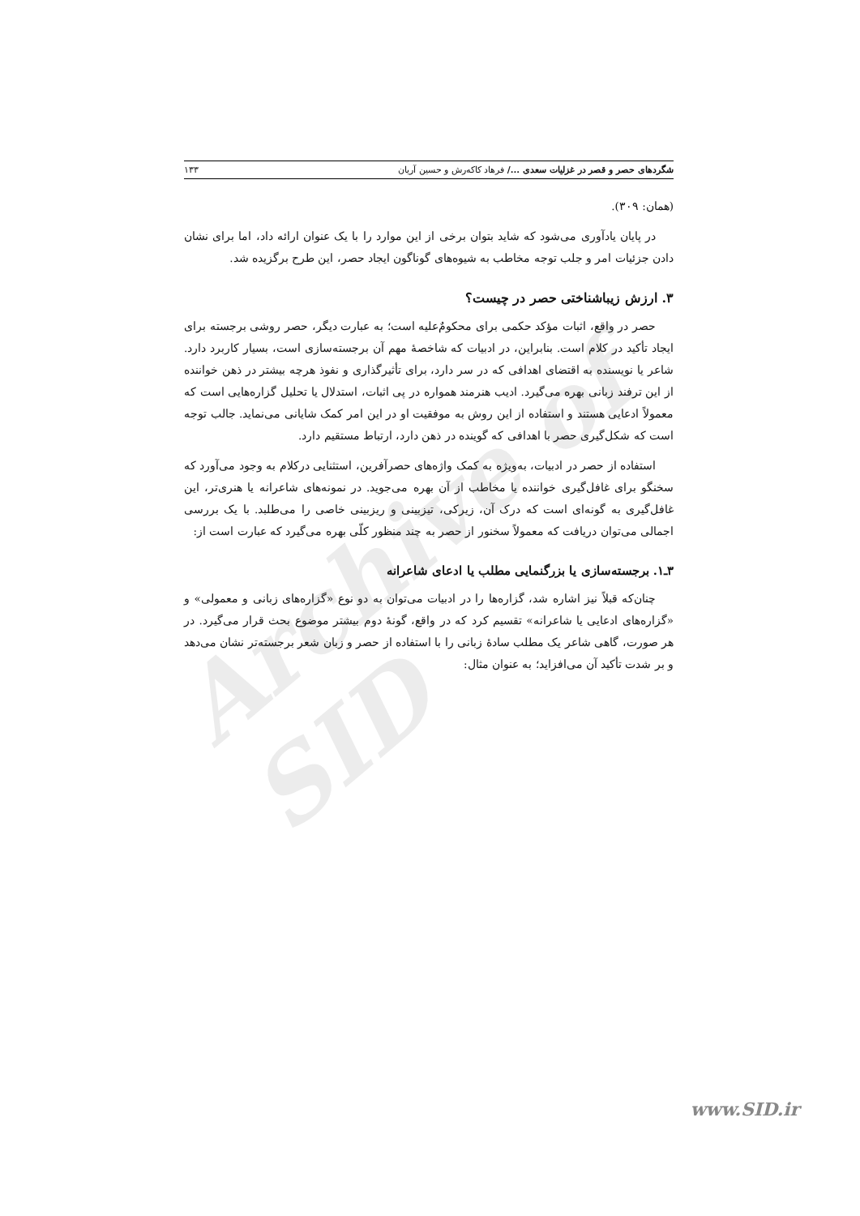Archive of SID
شگردهای حصر و قصر در غزلیات سعدی .../ فرهاد کاکه‌رش و حسین آریان ۱۳۳
(همان: ۳۰۹).
در پایان یادآوری می‌شود که شاید بتوان برخی از این موارد را با یک عنوان ارائه داد، اما برای نشان دادن جزئیات امر و جلب توجه مخاطب به شیوه‌های گوناگون ایجاد حصر، این طرح برگزیده شد.
۳. ارزش زیباشناختی حصر در چیست؟
حصر در واقع، اثبات مؤکد حکمی برای محکومٌ‌علیه است؛ به عبارت دیگر، حصر روشی برجسته برای ایجاد تأکید در کلام است. بنابراین، در ادبیات که شاخصهٔ مهم آن برجسته‌سازی است، بسیار کاربرد دارد. شاعر یا نویسنده به اقتضای اهدافی که در سر دارد، برای تأثیرگذاری و نفوذ هرچه بیشتر در ذهن خواننده از این ترفند زبانی بهره می‌گیرد. ادیب هنرمند همواره در پی اثبات، استدلال یا تحلیل گزاره‌هایی است که معمولاً ادعایی هستند و استفاده از این روش به موفقیت او در این امر کمک شایانی می‌نماید. جالب توجه است که شکل‌گیری حصر با اهدافی که گوینده در ذهن دارد، ارتباط مستقیم دارد.
استفاده از حصر در ادبیات، به‌ویژه به کمک واژه‌های حصرآفرین، استثنایی درکلام به وجود می‌آورد که سخنگو برای غافل‌گیری خواننده یا مخاطب از آن بهره می‌جوید. در نمونه‌های شاعرانه یا هنری‌تر، این غافل‌گیری به گونه‌ای است که درک آن، زیرکی، تیزبینی و ریزبینی خاصی را می‌طلبد. با یک بررسی اجمالی می‌توان دریافت که معمولاً سخنور از حصر به چند منظور کلّی بهره می‌گیرد که عبارت است از:
۳ـ۱. برجسته‌سازی یا بزرگنمایی مطلب یا ادعای شاعرانه
چنان‌که قبلاً نیز اشاره شد، گزاره‌ها را در ادبیات می‌توان به دو نوع «گزاره‌های زبانی و معمولی» و «گزاره‌های ادعایی یا شاعرانه» تقسیم کرد که در واقع، گونهٔ دوم بیشتر موضوع بحث قرار می‌گیرد. در هر صورت، گاهی شاعر یک مطلب سادهٔ زبانی را با استفاده از حصر و زبان شعر برجسته‌تر نشان می‌دهد و بر شدت تأکید آن می‌افزاید؛ به عنوان مثال:
www.SID.ir